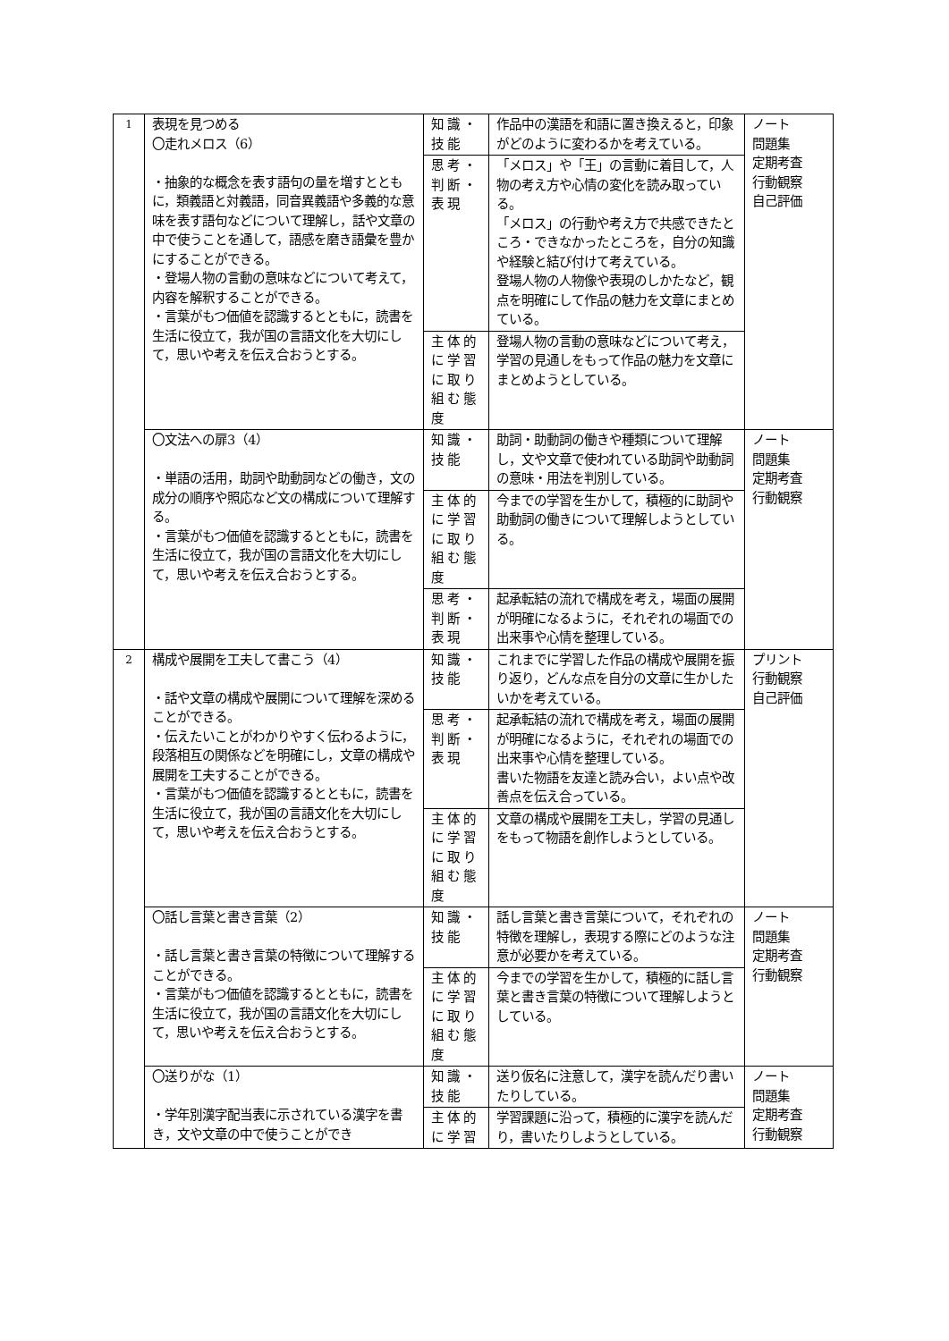| 1 | 表現を見つめる 〇走れメロス（6） ・抽象的な概念を表す語句の量を増すとともに，類義語と対義語，同音異義語や多義的な意味を表す語句などについて理解し，話や文章の中で使うことを通して，語感を磨き語彙を豊かにすることができる。 ・登場人物の言動の意味などについて考えて，内容を解釈することができる。 ・言葉がもつ価値を認識するとともに，読書を生活に役立て，我が国の言語文化を大切にして，思いや考えを伝え合おうとする。 | 知識・技能 | 作品中の漢語を和語に置き換えると，印象がどのように変わるかを考えている。 | ノート 問題集 定期考査 行動観察 自己評価 |
| | | 思考・判断・表現 | 「メロス」や「王」の言動に着目して，人物の考え方や心情の変化を読み取っている。 「メロス」の行動や考え方で共感できたところ・できなかったところを，自分の知識や経験と結び付けて考えている。 登場人物の人物像や表現のしかたなど，観点を明確にして作品の魅力を文章にまとめている。 | |
| | | 主体的に学習に取り組む態度 | 登場人物の言動の意味などについて考え，学習の見通しをもって作品の魅力を文章にまとめようとしている。 | |
| | 〇文法への扉3（4） ・単語の活用，助詞や助動詞などの働き，文の成分の順序や照応など文の構成について理解する。 ・言葉がもつ価値を認識するとともに，読書を生活に役立て，我が国の言語文化を大切にして，思いや考えを伝え合おうとする。 | 知識・技能 | 助詞・助動詞の働きや種類について理解し，文や文章で使われている助詞や助動詞の意味・用法を判別している。 | ノート 問題集 定期考査 行動観察 |
| | | 主体的に学習に取り組む態度 | 今までの学習を生かして，積極的に助詞や助動詞の働きについて理解しようとしている。 | |
| | | 思考・判断・表現 | 起承転結の流れで構成を考え，場面の展開が明確になるように，それぞれの場面での出来事や心情を整理している。 | |
| 2 | 構成や展開を工夫して書こう（4） ・話や文章の構成や展開について理解を深めることができる。 ・伝えたいことがわかりやすく伝わるように，段落相互の関係などを明確にし，文章の構成や展開を工夫することができる。 ・言葉がもつ価値を認識するとともに，読書を生活に役立て，我が国の言語文化を大切にして，思いや考えを伝え合おうとする。 | 知識・技能 | これまでに学習した作品の構成や展開を振り返り，どんな点を自分の文章に生かしたいかを考えている。 | プリント 行動観察 自己評価 |
| | | 思考・判断・表現 | 起承転結の流れで構成を考え，場面の展開が明確になるように，それぞれの場面での出来事や心情を整理している。 書いた物語を友達と読み合い，よい点や改善点を伝え合っている。 | |
| | | 主体的に学習に取り組む態度 | 文章の構成や展開を工夫し，学習の見通しをもって物語を創作しようとしている。 | |
| | 〇話し言葉と書き言葉（2） ・話し言葉と書き言葉の特徴について理解することができる。 ・言葉がもつ価値を認識するとともに，読書を生活に役立て，我が国の言語文化を大切にして，思いや考えを伝え合おうとする。 | 知識・技能 | 話し言葉と書き言葉について，それぞれの特徴を理解し，表現する際にどのような注意が必要かを考えている。 | ノート 問題集 定期考査 行動観察 |
| | | 主体的に学習に取り組む態度 | 今までの学習を生かして，積極的に話し言葉と書き言葉の特徴について理解しようとしている。 | |
| | 〇送りがな（1） ・学年別漢字配当表に示されている漢字を書き，文や文章の中で使うことができ | 知識・技能 | 送り仮名に注意して，漢字を読んだり書いたりしている。 | ノート 問題集 定期考査 行動観察 |
| | | 主体的に学習 | 学習課題に沿って，積極的に漢字を読んだり，書いたりしようとしている。 | |